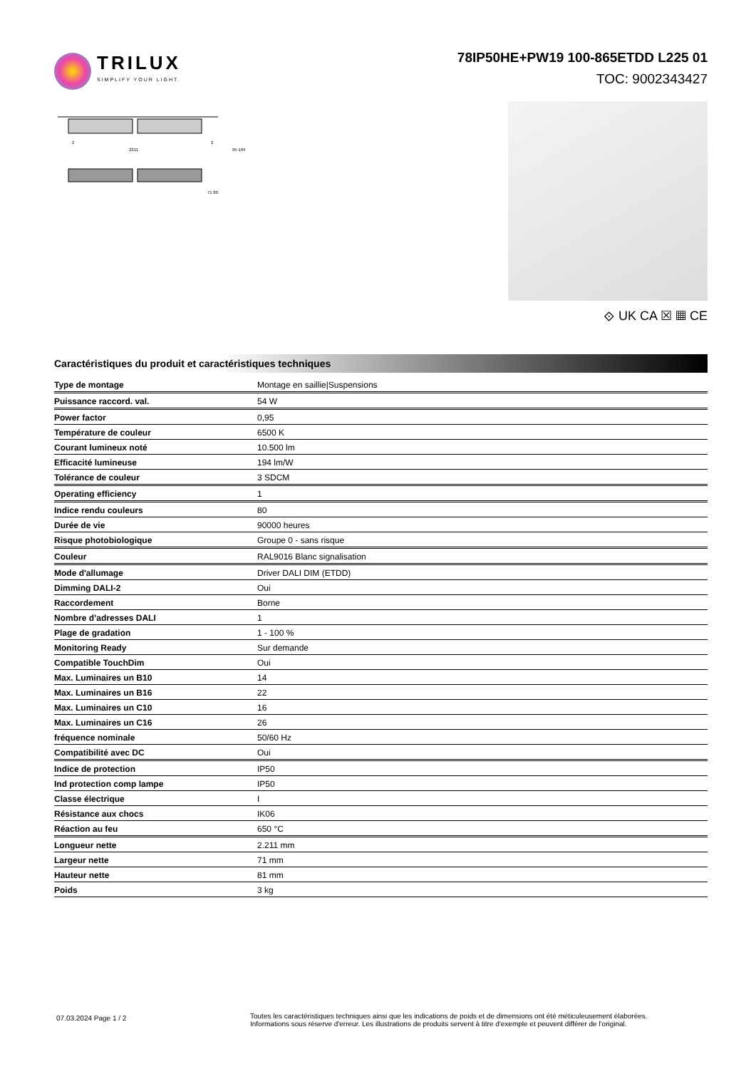TRILUX
SIMPLIFY YOUR LIGHT.
78IP50HE+PW19 100-865ETDD L225 01
TOC: 9002343427
2211
2
2
95 104
71 80
⟐ UK CA ☒ ▦ CE
Caractéristiques du produit et caractéristiques techniques
| Type de montage | Montage en saillie/Suspensions |
| Puissance raccord. val. | 54 W |
| Power factor | 0,95 |
| Température de couleur | 6500 K |
| Courant lumineux noté | 10.500 lm |
| Efficacité lumineuse | 194 lm/W |
| Tolérance de couleur | 3 SDCM |
| Operating efficiency | 1 |
| Indice rendu couleurs | 80 |
| Durée de vie | 90000 heures |
| Risque photobiologique | Groupe 0 - sans risque |
| Couleur | RAL9016 Blanc signalisation |
| Mode d'allumage | Driver DALI DIM (ETDD) |
| Dimming DALI-2 | Oui |
| Raccordement | Borne |
| Nombre d’adresses DALI | 1 |
| Plage de gradation | 1 - 100 % |
| Monitoring Ready | Sur demande |
| Compatible TouchDim | Oui |
| Max. Luminaires un B10 | 14 |
| Max. Luminaires un B16 | 22 |
| Max. Luminaires un C10 | 16 |
| Max. Luminaires un C16 | 26 |
| fréquence nominale | 50/60 Hz |
| Compatibilité avec DC | Oui |
| Indice de protection | IP50 |
| Ind protection comp lampe | IP50 |
| Classe électrique | I |
| Résistance aux chocs | IK06 |
| Réaction au feu | 650 °C |
| Longueur nette | 2.211 mm |
| Largeur nette | 71 mm |
| Hauteur nette | 81 mm |
| Poids | 3 kg |
07.03.2024 Page 1 / 2
Toutes les caractéristiques techniques ainsi que les indications de poids et de dimensions ont été méticuleusement élaborées.
Informations sous réserve d'erreur. Les illustrations de produits servent à titre d'exemple et peuvent différer de l'original.